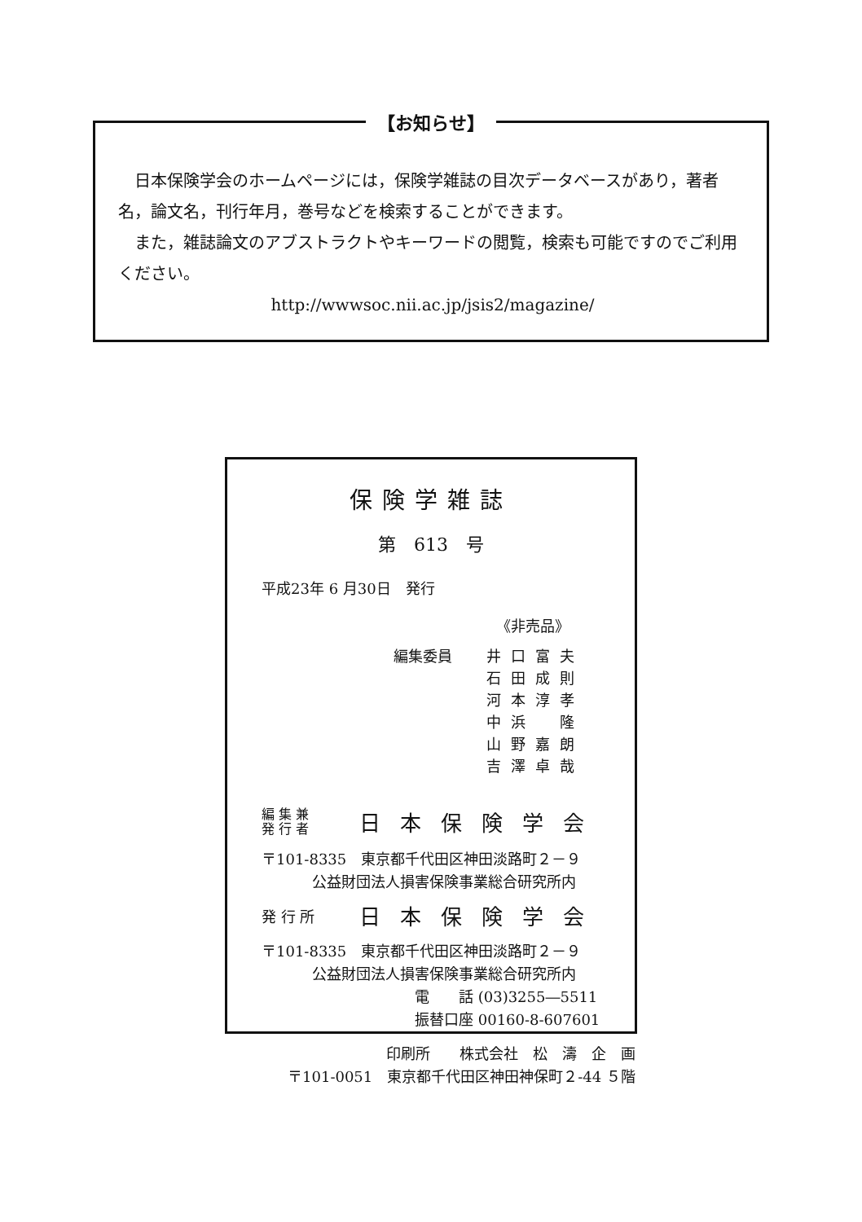【お知らせ】
　日本保険学会のホームページには，保険学雑誌の目次データベースがあり，著者名，論文名，刊行年月，巻号などを検索することができます。
　また，雑誌論文のアブストラクトやキーワードの閲覧，検索も可能ですのでご利用ください。
http://wwwsoc.nii.ac.jp/jsis2/magazine/
保険学雑誌
第　613　号
平成23年 6 月30日　発行
《非売品》
編集委員 井口富夫
石田成則
河本淳孝
中浜　隆
山野嘉朗
吉澤卓哉
編 集 兼
発 行 者
日本保険学会
〒101-8335　東京都千代田区神田淡路町２－９
公益財団法人損害保険事業総合研究所内
発 行 所
日本保険学会
〒101-8335　東京都千代田区神田淡路町２－９
公益財団法人損害保険事業総合研究所内
電　　話 (03)3255―5511
振替口座 00160-8-607601
印刷所　　株式会社　松　濤　企　画
〒101-0051　東京都千代田区神田神保町２-44 ５階